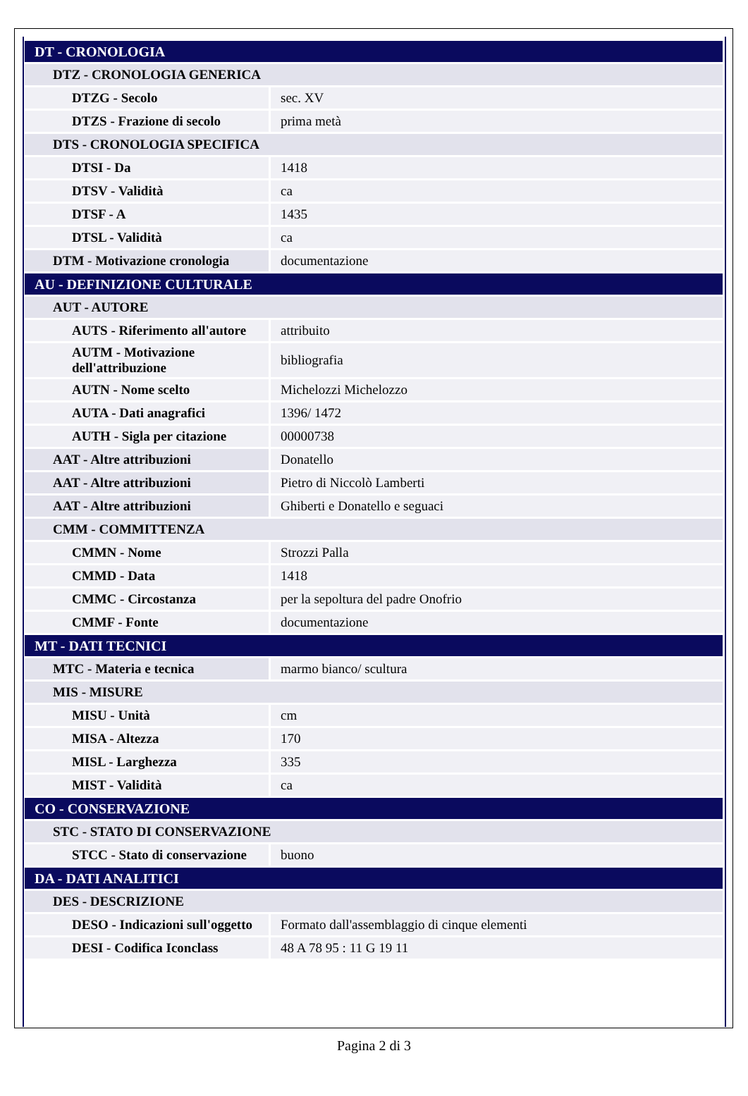| DT - CRONOLOGIA | |
| DTZ - CRONOLOGIA GENERICA | |
| DTZG - Secolo | sec. XV |
| DTZS - Frazione di secolo | prima metà |
| DTS - CRONOLOGIA SPECIFICA | |
| DTSI - Da | 1418 |
| DTSV - Validità | ca |
| DTSF - A | 1435 |
| DTSL - Validità | ca |
| DTM - Motivazione cronologia | documentazione |
| AU - DEFINIZIONE CULTURALE | |
| AUT - AUTORE | |
| AUTS - Riferimento all'autore | attribuito |
| AUTM - Motivazione dell'attribuzione | bibliografia |
| AUTN - Nome scelto | Michelozzi Michelozzo |
| AUTA - Dati anagrafici | 1396/ 1472 |
| AUTH - Sigla per citazione | 00000738 |
| AAT - Altre attribuzioni | Donatello |
| AAT - Altre attribuzioni | Pietro di Niccolò Lamberti |
| AAT - Altre attribuzioni | Ghiberti e Donatello e seguaci |
| CMM - COMMITTENZA | |
| CMMN - Nome | Strozzi Palla |
| CMMD - Data | 1418 |
| CMMC - Circostanza | per la sepoltura del padre Onofrio |
| CMMF - Fonte | documentazione |
| MT - DATI TECNICI | |
| MTC - Materia e tecnica | marmo bianco/ scultura |
| MIS - MISURE | |
| MISU - Unità | cm |
| MISA - Altezza | 170 |
| MISL - Larghezza | 335 |
| MIST - Validità | ca |
| CO - CONSERVAZIONE | |
| STC - STATO DI CONSERVAZIONE | |
| STCC - Stato di conservazione | buono |
| DA - DATI ANALITICI | |
| DES - DESCRIZIONE | |
| DESO - Indicazioni sull'oggetto | Formato dall'assemblaggio di cinque elementi |
| DESI - Codifica Iconclass | 48 A 78 95 : 11 G 19 11 |
Pagina 2 di 3